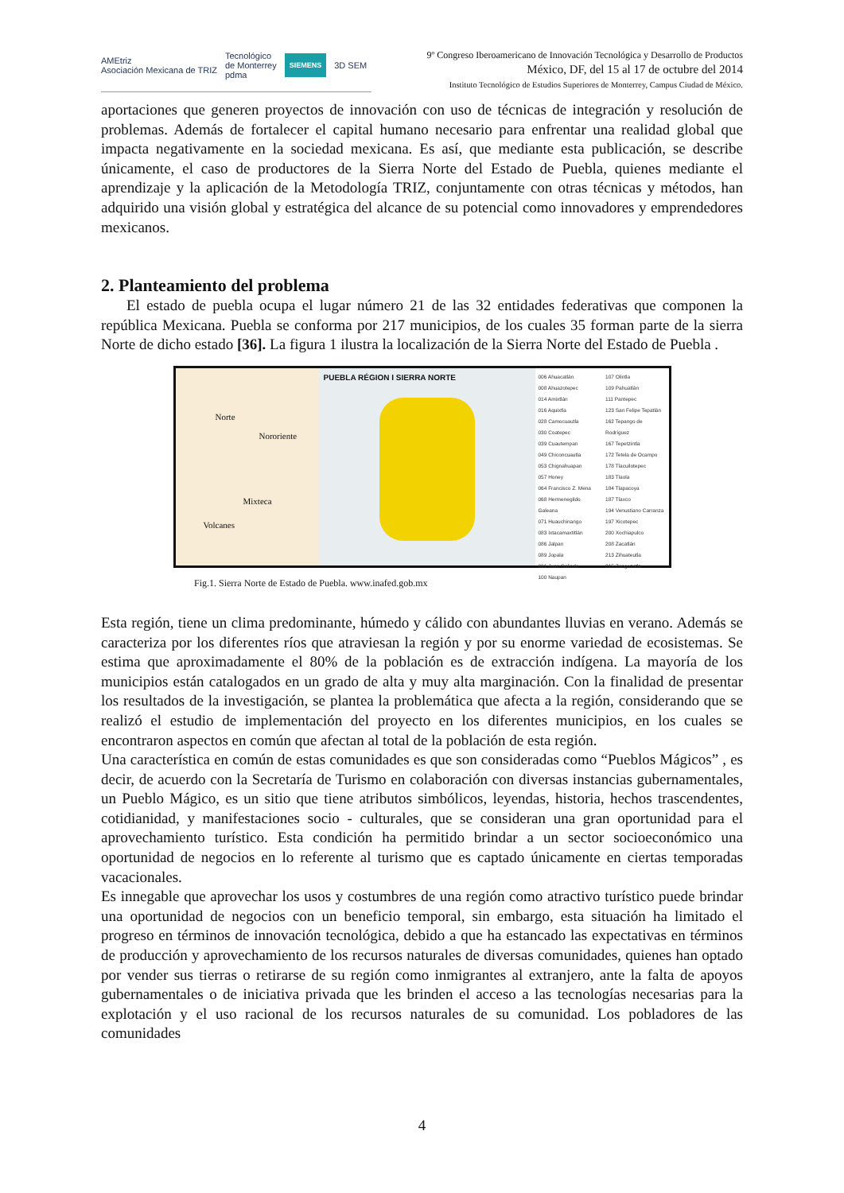AMEtriz
Asociación Mexicana de TRIZ Tecnológico
de Monterrey
pdma SIEMENS 3D SEM
9º Congreso Iberoamericano de Innovación Tecnológica y Desarrollo de Productos
México, DF, del 15 al 17 de octubre del 2014
Instituto Tecnológico de Estudios Superiores de Monterrey, Campus Ciudad de México.
aportaciones que generen proyectos de innovación con uso de técnicas de integración y resolución de problemas. Además de fortalecer el capital humano necesario para enfrentar una realidad global que impacta negativamente en la sociedad mexicana. Es así, que mediante esta publicación, se describe únicamente, el caso de productores de la Sierra Norte del Estado de Puebla, quienes mediante el aprendizaje y la aplicación de la Metodología TRIZ, conjuntamente con otras técnicas y métodos, han adquirido una visión global y estratégica del alcance de su potencial como innovadores y emprendedores mexicanos.
2. Planteamiento del problema
El estado de puebla ocupa el lugar número 21 de las 32 entidades federativas que componen la república Mexicana. Puebla se conforma por 217 municipios, de los cuales 35 forman parte de la sierra Norte de dicho estado [36]. La figura 1 ilustra la localización de la Sierra Norte del Estado de Puebla .
Norte
Nororiente
Mixteca
Volcanes
PUEBLA RÉGION I SIERRA NORTE
006 Ahuacatlán
008 Ahuazotepec
014 Amixtlán
016 Aquixtla
028 Camocuautla
030 Coatepec
039 Cuautempan
049 Chiconcuautla
053 Chignahuapan
057 Honey
064 Francisco Z. Mena
068 Hermenegildo Galeana
071 Huauchinango
083 Ixtacamaxtitlán
086 Jalpan
089 Jopala
091 Juan Galindo
100 Naupan
107 Olintla
109 Pahuatlán
111 Pantepec
123 San Felipe Tepatlán
162 Tepango de Rodríguez
167 Tepetzintla
172 Tetela de Ocampo
178 Tlacuilotepec
183 Tlaola
184 Tlapacoya
187 Tlaxco
194 Venustiano Carranza
197 Xicotepec
200 Xochiapulco
208 Zacatlán
213 Zihuateutla
215 Zongozotla
Fig.1. Sierra Norte de Estado de Puebla. www.inafed.gob.mx
Esta región, tiene un clima predominante, húmedo y cálido con abundantes lluvias en verano. Además se caracteriza por los diferentes ríos que atraviesan la región y por su enorme variedad de ecosistemas. Se estima que aproximadamente el 80% de la población es de extracción indígena. La mayoría de los municipios están catalogados en un grado de alta y muy alta marginación. Con la finalidad de presentar los resultados de la investigación, se plantea la problemática que afecta a la región, considerando que se realizó el estudio de implementación del proyecto en los diferentes municipios, en los cuales se encontraron aspectos en común que afectan al total de la población de esta región.
Una característica en común de estas comunidades es que son consideradas como “Pueblos Mágicos” , es decir, de acuerdo con la Secretaría de Turismo en colaboración con diversas instancias gubernamentales, un Pueblo Mágico, es un sitio que tiene atributos simbólicos, leyendas, historia, hechos trascendentes, cotidianidad, y manifestaciones socio - culturales, que se consideran una gran oportunidad para el aprovechamiento turístico. Esta condición ha permitido brindar a un sector socioeconómico una oportunidad de negocios en lo referente al turismo que es captado únicamente en ciertas temporadas vacacionales.
Es innegable que aprovechar los usos y costumbres de una región como atractivo turístico puede brindar una oportunidad de negocios con un beneficio temporal, sin embargo, esta situación ha limitado el progreso en términos de innovación tecnológica, debido a que ha estancado las expectativas en términos de producción y aprovechamiento de los recursos naturales de diversas comunidades, quienes han optado por vender sus tierras o retirarse de su región como inmigrantes al extranjero, ante la falta de apoyos gubernamentales o de iniciativa privada que les brinden el acceso a las tecnologías necesarias para la explotación y el uso racional de los recursos naturales de su comunidad. Los pobladores de las comunidades
4